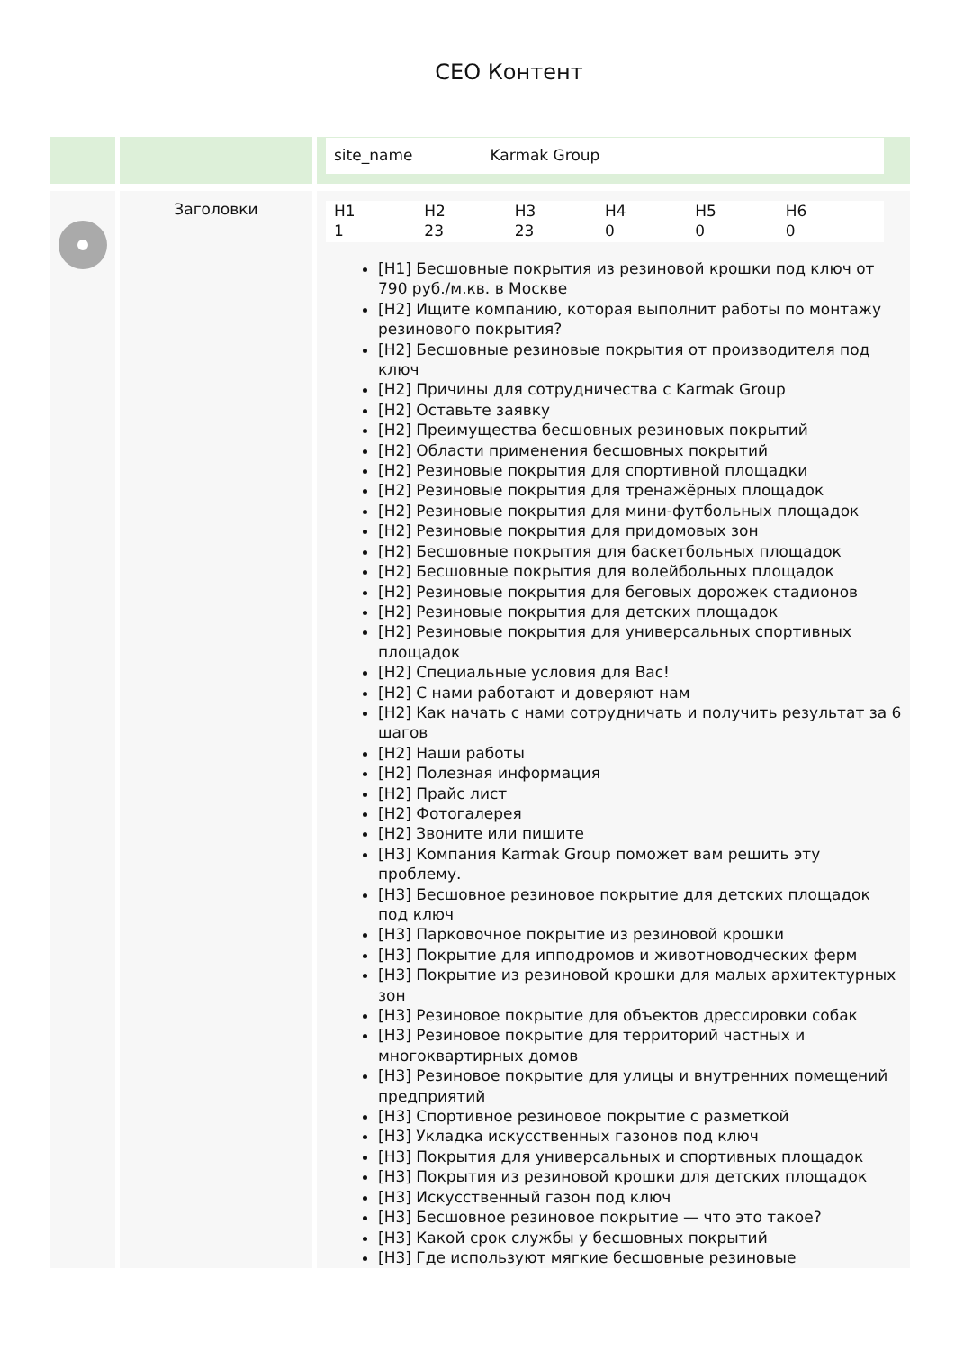CEO Контент
| | | site_name Karmak Group |
| | Заголовки | H1 H2 H3 H4 H5 H6 1 23 23 0 0 0 [H1] Бесшовные покрытия из резиновой крошки под ключ от 790 руб./м.кв. в Москве [H2] Ищите компанию, которая выполнит работы по монтажу резинового покрытия? [H2] Бесшовные резиновые покрытия от производителя под ключ [H2] Причины для сотрудничества с Karmak Group [H2] Оставьте заявку [H2] Преимущества бесшовных резиновых покрытий [H2] Области применения бесшовных покрытий [H2] Резиновые покрытия для спортивной площадки [H2] Резиновые покрытия для тренажёрных площадок [H2] Резиновые покрытия для мини-футбольных площадок [H2] Резиновые покрытия для придомовых зон [H2] Бесшовные покрытия для баскетбольных площадок [H2] Бесшовные покрытия для волейбольных площадок [H2] Резиновые покрытия для беговых дорожек стадионов [H2] Резиновые покрытия для детских площадок [H2] Резиновые покрытия для универсальных спортивных площадок [H2] Специальные условия для Вас! [H2] С нами работают и доверяют нам [H2] Как начать с нами сотрудничать и получить результат за 6 шагов [H2] Наши работы [H2] Полезная информация [H2] Прайс лист [H2] Фотогалерея [H2] Звоните или пишите [H3] Компания Karmak Group поможет вам решить эту проблему. [H3] Бесшовное резиновое покрытие для детских площадок под ключ [H3] Парковочное покрытие из резиновой крошки [H3] Покрытие для ипподромов и животноводческих ферм [H3] Покрытие из резиновой крошки для малых архитектурных зон [H3] Резиновое покрытие для объектов дрессировки собак [H3] Резиновое покрытие для территорий частных и многоквартирных домов [H3] Резиновое покрытие для улицы и внутренних помещений предприятий [H3] Спортивное резиновое покрытие с разметкой [H3] Укладка искусственных газонов под ключ [H3] Покрытия для универсальных и спортивных площадок [H3] Покрытия из резиновой крошки для детских площадок [H3] Искусственный газон под ключ [H3] Бесшовное резиновое покрытие — что это такое? [H3] Какой срок службы у бесшовных покрытий [H3] Где используют мягкие бесшовные резиновые |